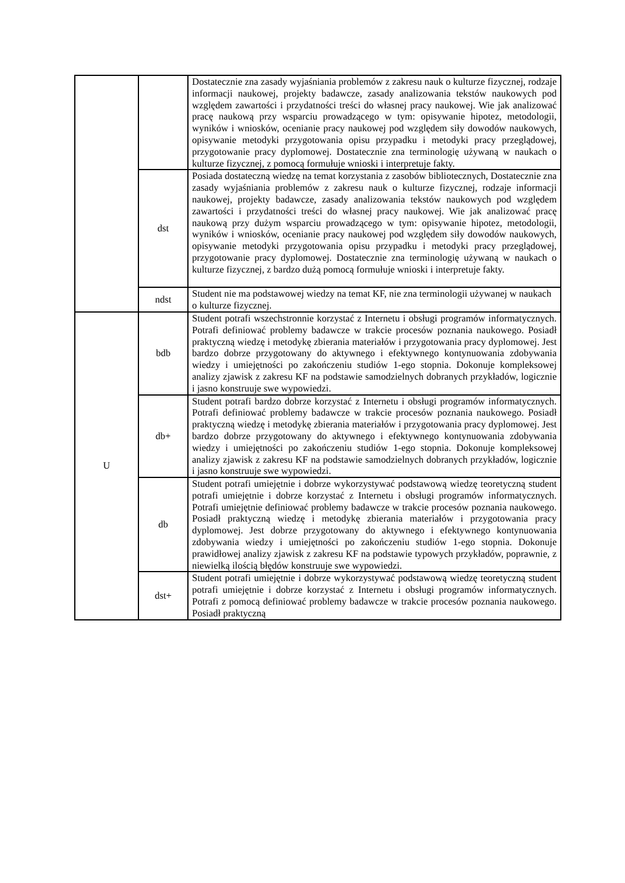| | | Dostatecznie zna zasady wyjaśniania problemów z zakresu nauk o kulturze fizycznej, rodzaje informacji naukowej, projekty badawcze, zasady analizowania tekstów naukowych pod względem zawartości i przydatności treści do własnej pracy naukowej. Wie jak analizować pracę naukową przy wsparciu prowadzącego w tym: opisywanie hipotez, metodologii, wyników i wniosków, ocenianie pracy naukowej pod względem siły dowodów naukowych, opisywanie metodyki przygotowania opisu przypadku i metodyki pracy przeglądowej, przygotowanie pracy dyplomowej. Dostatecznie zna terminologię używaną w naukach o kulturze fizycznej, z pomocą formułuje wnioski i interpretuje fakty. |
| | dst | Posiada dostateczną wiedzę na temat korzystania z zasobów bibliotecznych, Dostatecznie zna zasady wyjaśniania problemów z zakresu nauk o kulturze fizycznej, rodzaje informacji naukowej, projekty badawcze, zasady analizowania tekstów naukowych pod względem zawartości i przydatności treści do własnej pracy naukowej. Wie jak analizować pracę naukową przy dużym wsparciu prowadzącego w tym: opisywanie hipotez, metodologii, wyników i wniosków, ocenianie pracy naukowej pod względem siły dowodów naukowych, opisywanie metodyki przygotowania opisu przypadku i metodyki pracy przeglądowej, przygotowanie pracy dyplomowej. Dostatecznie zna terminologię używaną w naukach o kulturze fizycznej, z bardzo dużą pomocą formułuje wnioski i interpretuje fakty. |
| | ndst | Student nie ma podstawowej wiedzy na temat KF, nie zna terminologii używanej w naukach o kulturze fizycznej. |
| U | bdb | Student potrafi wszechstronnie korzystać z Internetu i obsługi programów informatycznych. Potrafi definiować problemy badawcze w trakcie procesów poznania naukowego. Posiadł praktyczną wiedzę i metodykę zbierania materiałów i przygotowania pracy dyplomowej. Jest bardzo dobrze przygotowany do aktywnego i efektywnego kontynuowania zdobywania wiedzy i umiejętności po zakończeniu studiów 1-ego stopnia. Dokonuje kompleksowej analizy zjawisk z zakresu KF na podstawie samodzielnych dobranych przykładów, logicznie i jasno konstruuje swe wypowiedzi. |
| | db+ | Student potrafi bardzo dobrze korzystać z Internetu i obsługi programów informatycznych. Potrafi definiować problemy badawcze w trakcie procesów poznania naukowego. Posiadł praktyczną wiedzę i metodykę zbierania materiałów i przygotowania pracy dyplomowej. Jest bardzo dobrze przygotowany do aktywnego i efektywnego kontynuowania zdobywania wiedzy i umiejętności po zakończeniu studiów 1-ego stopnia. Dokonuje kompleksowej analizy zjawisk z zakresu KF na podstawie samodzielnych dobranych przykładów, logicznie i jasno konstruuje swe wypowiedzi. |
| | db | Student potrafi umiejętnie i dobrze wykorzystywać podstawową wiedzę teoretyczną student potrafi umiejętnie i dobrze korzystać z Internetu i obsługi programów informatycznych. Potrafi umiejętnie definiować problemy badawcze w trakcie procesów poznania naukowego. Posiadł praktyczną wiedzę i metodykę zbierania materiałów i przygotowania pracy dyplomowej. Jest dobrze przygotowany do aktywnego i efektywnego kontynuowania zdobywania wiedzy i umiejętności po zakończeniu studiów 1-ego stopnia. Dokonuje prawidłowej analizy zjawisk z zakresu KF na podstawie typowych przykładów, poprawnie, z niewielką ilością błędów konstruuje swe wypowiedzi. |
| | dst+ | Student potrafi umiejętnie i dobrze wykorzystywać podstawową wiedzę teoretyczną student potrafi umiejętnie i dobrze korzystać z Internetu i obsługi programów informatycznych. Potrafi z pomocą definiować problemy badawcze w trakcie procesów poznania naukowego. Posiadł praktyczną |